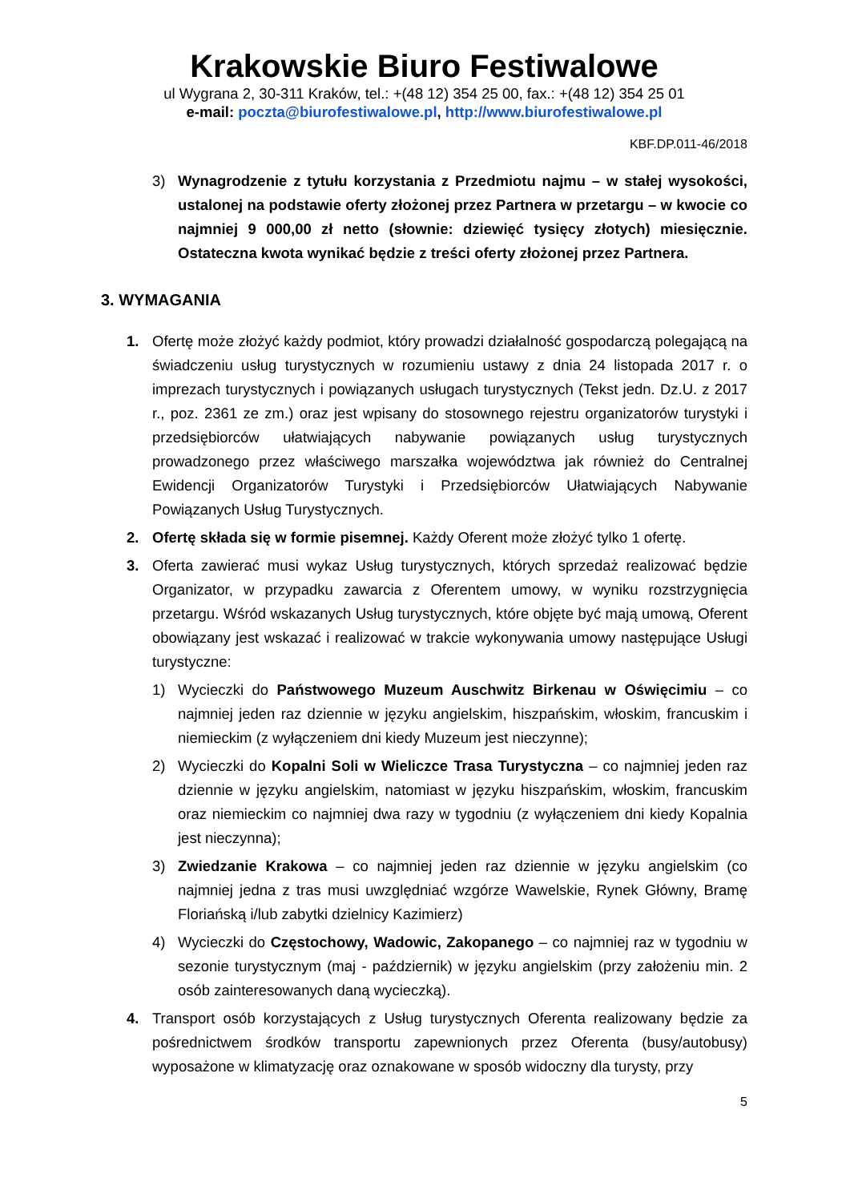Krakowskie Biuro Festiwalowe
ul Wygrana 2, 30-311 Kraków, tel.: +(48 12) 354 25 00, fax.: +(48 12) 354 25 01
e-mail: poczta@biurofestiwalowe.pl, http://www.biurofestiwalowe.pl
KBF.DP.011-46/2018
3) Wynagrodzenie z tytułu korzystania z Przedmiotu najmu – w stałej wysokości, ustalonej na podstawie oferty złożonej przez Partnera w przetargu – w kwocie co najmniej 9 000,00 zł netto (słownie: dziewięć tysięcy złotych) miesięcznie. Ostateczna kwota wynikać będzie z treści oferty złożonej przez Partnera.
3. WYMAGANIA
1. Ofertę może złożyć każdy podmiot, który prowadzi działalność gospodarczą polegającą na świadczeniu usług turystycznych w rozumieniu ustawy z dnia 24 listopada 2017 r. o imprezach turystycznych i powiązanych usługach turystycznych (Tekst jedn. Dz.U. z 2017 r., poz. 2361 ze zm.) oraz jest wpisany do stosownego rejestru organizatorów turystyki i przedsiębiorców ułatwiających nabywanie powiązanych usług turystycznych prowadzonego przez właściwego marszałka województwa jak również do Centralnej Ewidencji Organizatorów Turystyki i Przedsiębiorców Ułatwiających Nabywanie Powiązanych Usług Turystycznych.
2. Ofertę składa się w formie pisemnej. Każdy Oferent może złożyć tylko 1 ofertę.
3. Oferta zawierać musi wykaz Usług turystycznych, których sprzedaż realizować będzie Organizator, w przypadku zawarcia z Oferentem umowy, w wyniku rozstrzygnięcia przetargu. Wśród wskazanych Usług turystycznych, które objęte być mają umową, Oferent obowiązany jest wskazać i realizować w trakcie wykonywania umowy następujące Usługi turystyczne:
1) Wycieczki do Państwowego Muzeum Auschwitz Birkenau w Oświęcimiu – co najmniej jeden raz dziennie w języku angielskim, hiszpańskim, włoskim, francuskim i niemieckim (z wyłączeniem dni kiedy Muzeum jest nieczynne);
2) Wycieczki do Kopalni Soli w Wieliczce Trasa Turystyczna – co najmniej jeden raz dziennie w języku angielskim, natomiast w języku hiszpańskim, włoskim, francuskim oraz niemieckim co najmniej dwa razy w tygodniu (z wyłączeniem dni kiedy Kopalnia jest nieczynna);
3) Zwiedzanie Krakowa – co najmniej jeden raz dziennie w języku angielskim (co najmniej jedna z tras musi uwzględniać wzgórze Wawelskie, Rynek Główny, Bramę Floriańską i/lub zabytki dzielnicy Kazimierz)
4) Wycieczki do Częstochowy, Wadowic, Zakopanego – co najmniej raz w tygodniu w sezonie turystycznym (maj - październik) w języku angielskim (przy założeniu min. 2 osób zainteresowanych daną wycieczką).
4. Transport osób korzystających z Usług turystycznych Oferenta realizowany będzie za pośrednictwem środków transportu zapewnionych przez Oferenta (busy/autobusy) wyposażone w klimatyzację oraz oznakowane w sposób widoczny dla turysty, przy
5